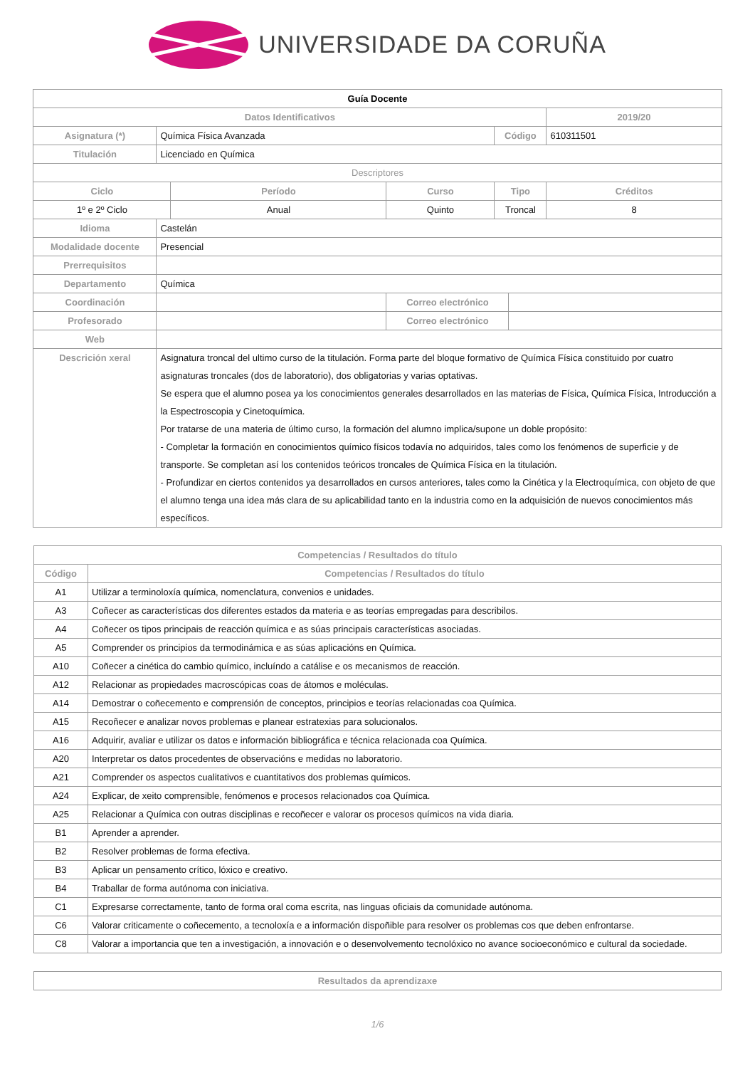UNIVERSIDADE DA CORUÑA
| Guía Docente | | | | | | |
| --- | --- | --- | --- | --- | --- | --- |
| Datos Identificativos | | | | | | 2019/20 |
| Asignatura (*) | Química Física Avanzada | | | Código | | 610311501 |
| Titulación | Licenciado en Química | | | | | |
| Descriptores | | | | | | |
| Ciclo | | Período | Curso | Tipo | | Créditos |
| 1º e 2º Ciclo | | Anual | Quinto | Troncal | | 8 |
| Idioma | Castelán | | | | | |
| Modalidade docente | Presencial | | | | | |
| Prerrequisitos | | | | | | |
| Departamento | Química | | | | | |
| Coordinación | | | Correo electrónico | | | |
| Profesorado | | | Correo electrónico | | | |
| Web | | | | | | |
| Descrición xeral | Asignatura troncal del ultimo curso de la titulación. Forma parte del bloque formativo de Química Física constituido por cuatro asignaturas troncales (dos de laboratorio), dos obligatorias y varias optativas. Se espera que el alumno posea ya los conocimientos generales desarrollados en las materias de Física, Química Física, Introducción a la Espectroscopia y Cinetoquímica. Por tratarse de una materia de último curso, la formación del alumno implica/supone un doble propósito: - Completar la formación en conocimientos químico físicos todavía no adquiridos, tales como los fenómenos de superficie y de transporte. Se completan así los contenidos teóricos troncales de Química Física en la titulación. - Profundizar en ciertos contenidos ya desarrollados en cursos anteriores, tales como la Cinética y la Electroquímica, con objeto de que el alumno tenga una idea más clara de su aplicabilidad tanto en la industria como en la adquisición de nuevos conocimientos más específicos. | | | | | |
| Competencias / Resultados do título | |
| --- | --- |
| Código | Competencias / Resultados do título |
| A1 | Utilizar a terminoloxía química, nomenclatura, convenios e unidades. |
| A3 | Coñecer as características dos diferentes estados da materia e as teorías empregadas para describilos. |
| A4 | Coñecer os tipos principais de reacción química e as súas principais características asociadas. |
| A5 | Comprender os principios da termodinámica e as súas aplicacións en Química. |
| A10 | Coñecer a cinética do cambio químico, incluíndo a catálise e os mecanismos de reacción. |
| A12 | Relacionar as propiedades macroscópicas coas de átomos e moléculas. |
| A14 | Demostrar o coñecemento e comprensión de conceptos, principios e teorías relacionadas coa Química. |
| A15 | Recoñecer e analizar novos problemas e planear estratexias para solucionalos. |
| A16 | Adquirir, avaliar e utilizar os datos e información bibliográfica e técnica relacionada coa Química. |
| A20 | Interpretar os datos procedentes de observacións e medidas no laboratorio. |
| A21 | Comprender os aspectos cualitativos e cuantitativos dos problemas químicos. |
| A24 | Explicar, de xeito comprensible, fenómenos e procesos relacionados coa Química. |
| A25 | Relacionar a Química con outras disciplinas e recoñecer e valorar os procesos químicos na vida diaria. |
| B1 | Aprender a aprender. |
| B2 | Resolver problemas de forma efectiva. |
| B3 | Aplicar un pensamento crítico, lóxico e creativo. |
| B4 | Traballar de forma autónoma con iniciativa. |
| C1 | Expresarse correctamente, tanto de forma oral coma escrita, nas linguas oficiais da comunidade autónoma. |
| C6 | Valorar criticamente o coñecemento, a tecnoloxía e a información dispoñible para resolver os problemas cos que deben enfrontarse. |
| C8 | Valorar a importancia que ten a investigación, a innovación e o desenvolvemento tecnolóxico no avance socioeconómico e cultural da sociedade. |
| Resultados da aprendizaxe |
| --- |
1/6